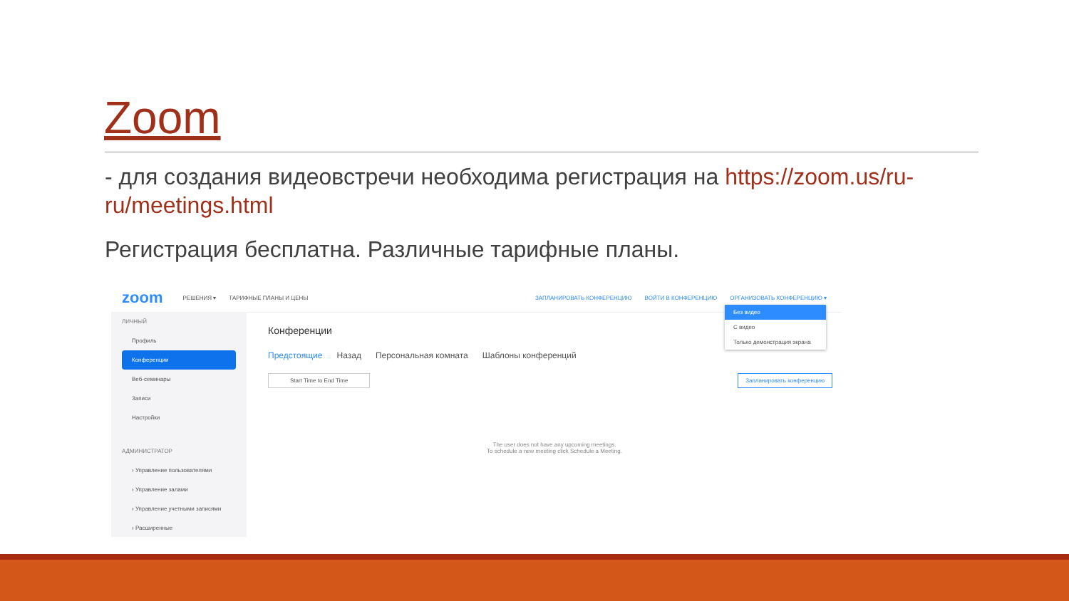Zoom
- для создания видеовстречи необходима регистрация на https://zoom.us/ru-ru/meetings.html
Регистрация бесплатна. Различные тарифные планы.
zoom РЕШЕНИЯ ▾ ТАРИФНЫЕ ПЛАНЫ И ЦЕНЫ ЗАПЛАНИРОВАТЬ КОНФЕРЕНЦИЮ ВОЙТИ В КОНФЕРЕНЦИЮ ОРГАНИЗОВАТЬ КОНФЕРЕНЦИЮ ▾
ЛИЧНЫЙ
Профиль
Конференции
Веб-семинары
Записи
Настройки
АДМИНИСТРАТОР
› Управление пользователями
› Управление залами
› Управление учетными записями
› Расширенные
Конференции
Предстоящие Назад Персональная комната Шаблоны конференций
Start Time to End Time Запланировать конференцию
The user does not have any upcoming meetings.
To schedule a new meeting click Schedule a Meeting.
Без видео
С видео
Только демонстрация экрана